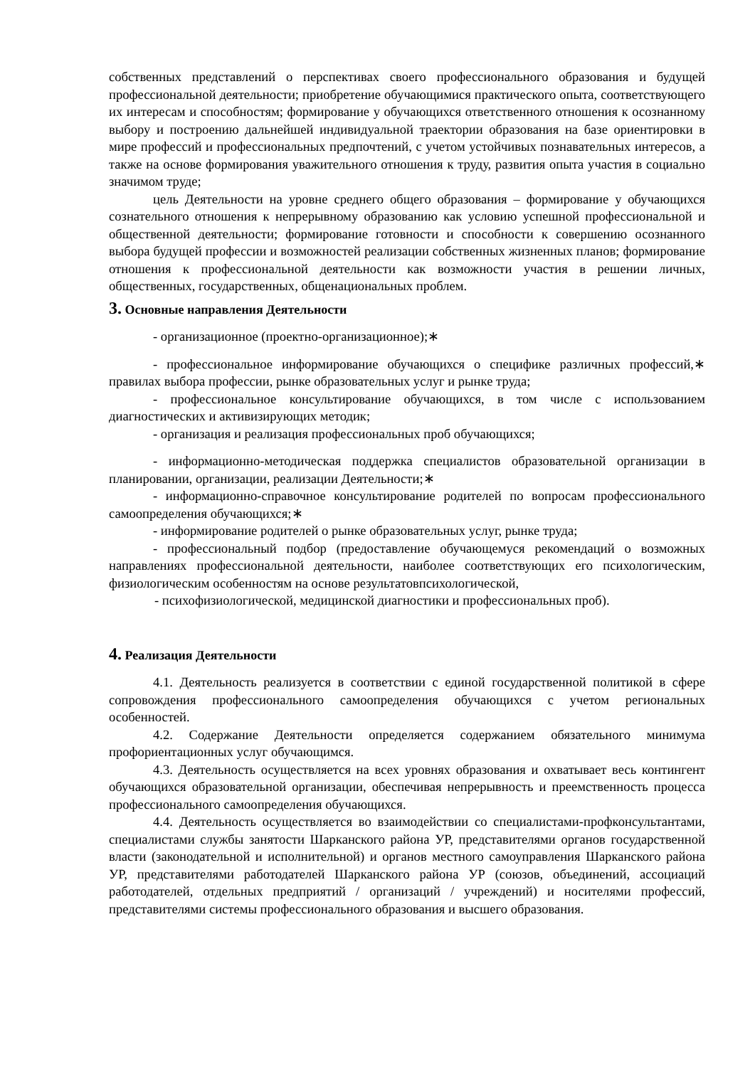собственных представлений о перспективах своего профессионального образования и будущей профессиональной деятельности; приобретение обучающимися практического опыта, соответствующего их интересам и способностям; формирование у обучающихся ответственного отношения к осознанному выбору и построению дальнейшей индивидуальной траектории образования на базе ориентировки в мире профессий и профессиональных предпочтений, с учетом устойчивых познавательных интересов, а также на основе формирования уважительного отношения к труду, развития опыта участия в социально значимом труде;
цель Деятельности на уровне среднего общего образования – формирование у обучающихся сознательного отношения к непрерывному образованию как условию успешной профессиональной и общественной деятельности; формирование готовности и способности к совершению осознанного выбора будущей профессии и возможностей реализации собственных жизненных планов; формирование отношения к профессиональной деятельности как возможности участия в решении личных, общественных, государственных, общенациональных проблем.
3. Основные направления Деятельности
- организационное (проектно-организационное);∗
- профессиональное информирование обучающихся о специфике различных профессий,∗ правилах выбора профессии, рынке образовательных услуг и рынке труда;
- профессиональное консультирование обучающихся, в том числе с использованием диагностических и активизирующих методик;
- организация и реализация профессиональных проб обучающихся;
- информационно-методическая поддержка специалистов образовательной организации в планировании, организации, реализации Деятельности;∗
- информационно-справочное консультирование родителей по вопросам профессионального самоопределения обучающихся;∗
- информирование родителей о рынке образовательных услуг, рынке труда;
- профессиональный подбор (предоставление обучающемуся рекомендаций о возможных направлениях профессиональной деятельности, наиболее соответствующих его психологическим, физиологическим особенностям на основе результатовпсихологической,
- психофизиологической, медицинской диагностики и профессиональных проб).
4. Реализация Деятельности
4.1. Деятельность реализуется в соответствии с единой государственной политикой в сфере сопровождения профессионального самоопределения обучающихся с учетом региональных особенностей.
4.2. Содержание Деятельности определяется содержанием обязательного минимума профориентационных услуг обучающимся.
4.3. Деятельность осуществляется на всех уровнях образования и охватывает весь контингент обучающихся образовательной организации, обеспечивая непрерывность и преемственность процесса профессионального самоопределения обучающихся.
4.4. Деятельность осуществляется во взаимодействии со специалистами-профконсультантами, специалистами службы занятости Шарканского района УР, представителями органов государственной власти (законодательной и исполнительной) и органов местного самоуправления Шарканского района УР, представителями работодателей Шарканского района УР (союзов, объединений, ассоциаций работодателей, отдельных предприятий / организаций / учреждений) и носителями профессий, представителями системы профессионального образования и высшего образования.